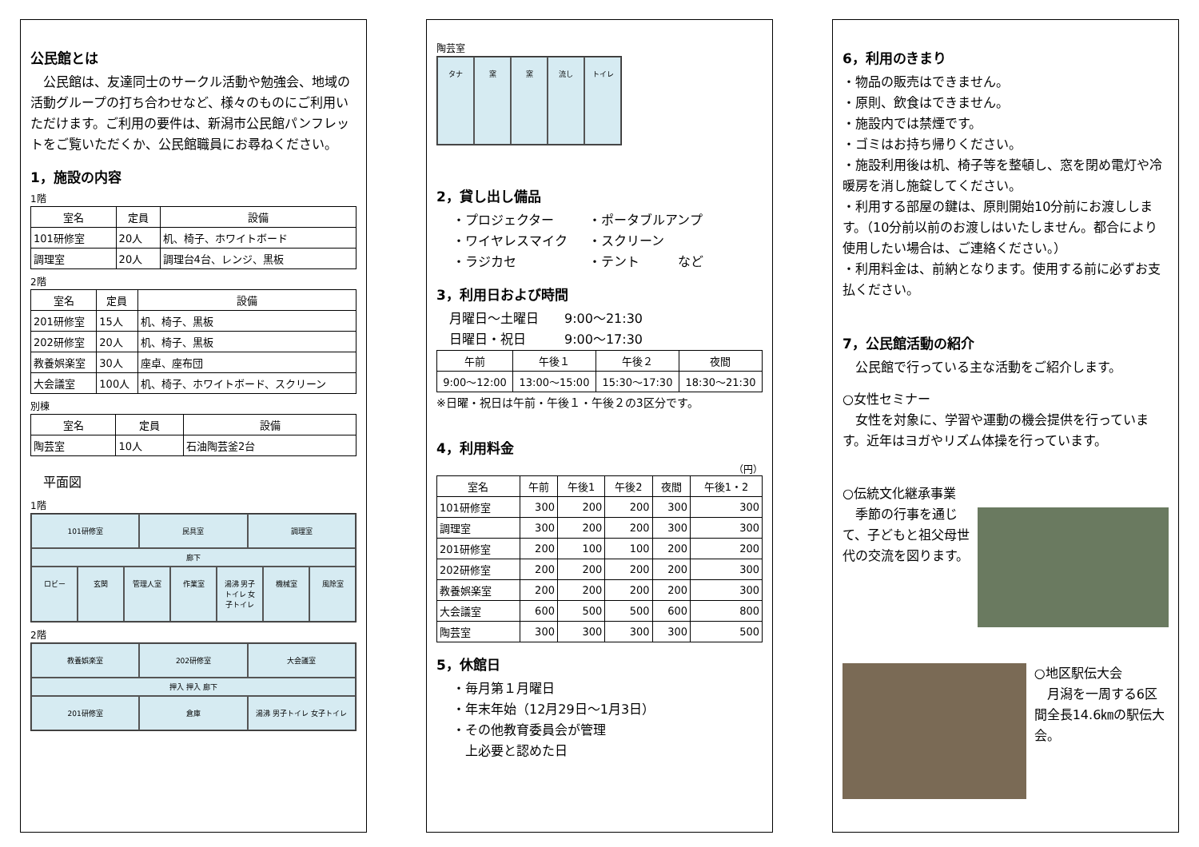公民館とは
　公民館は、友達同士のサークル活動や勉強会、地域の活動グループの打ち合わせなど、様々のものにご利用いただけます。ご利用の要件は、新潟市公民館パンフレットをご覧いただくか、公民館職員にお尋ねください。
1，施設の内容
1階
| 室名 | 定員 | 設備 |
| --- | --- | --- |
| 101研修室 | 20人 | 机、椅子、ホワイトボード |
| 調理室 | 20人 | 調理台4台、レンジ、黒板 |
2階
| 室名 | 定員 | 設備 |
| --- | --- | --- |
| 201研修室 | 15人 | 机、椅子、黒板 |
| 202研修室 | 20人 | 机、椅子、黒板 |
| 教養娯楽室 | 30人 | 座卓、座布団 |
| 大会議室 | 100人 | 机、椅子、ホワイトボード、スクリーン |
別棟
| 室名 | 定員 | 設備 |
| --- | --- | --- |
| 陶芸室 | 10人 | 石油陶芸釜2台 |
　平面図
1階
101研修室
民具室
調理室
廊下
ロビー
玄関
管理人室
作業室
湯沸 男子トイレ 女子トイレ
機械室
風除室
2階
教養娯楽室
202研修室
大会議室
押入 押入 廊下
201研修室
倉庫
湯沸 男子トイレ 女子トイレ
陶芸室
タナ
窯
窯
流し
トイレ
2，貸し出し備品
・プロジェクター
・ポータブルアンプ
・ワイヤレスマイク
・スクリーン
・ラジカセ
・テント　　　など
3，利用日および時間
　月曜日～土曜日　　9:00～21:30
　日曜日・祝日　　　9:00～17:30
| 午前 | 午後１ | 午後２ | 夜間 |
| --- | --- | --- | --- |
| 9:00～12:00 | 13:00～15:00 | 15:30～17:30 | 18:30～21:30 |
※日曜・祝日は午前・午後１・午後２の3区分です。
4，利用料金
（円）
| 室名 | 午前 | 午後1 | 午後2 | 夜間 | 午後1・2 |
| --- | --- | --- | --- | --- | --- |
| 101研修室 | 300 | 200 | 200 | 300 | 300 |
| 調理室 | 300 | 200 | 200 | 300 | 300 |
| 201研修室 | 200 | 100 | 100 | 200 | 200 |
| 202研修室 | 200 | 200 | 200 | 200 | 300 |
| 教養娯楽室 | 200 | 200 | 200 | 200 | 300 |
| 大会議室 | 600 | 500 | 500 | 600 | 800 |
| 陶芸室 | 300 | 300 | 300 | 300 | 500 |
5，休館日
・毎月第１月曜日
・年末年始（12月29日～1月3日）
・その他教育委員会が管理
　上必要と認めた日
6，利用のきまり
・物品の販売はできません。
・原則、飲食はできません。
・施設内では禁煙です。
・ゴミはお持ち帰りください。
・施設利用後は机、椅子等を整頓し、窓を閉め電灯や冷暖房を消し施錠してください。
・利用する部屋の鍵は、原則開始10分前にお渡しします。（10分前以前のお渡しはいたしません。都合により使用したい場合は、ご連絡ください。）
・利用料金は、前納となります。使用する前に必ずお支払ください。
7，公民館活動の紹介
　公民館で行っている主な活動をご紹介します。
○女性セミナー
　女性を対象に、学習や運動の機会提供を行っています。近年はヨガやリズム体操を行っています。
○伝統文化継承事業
　季節の行事を通じて、子どもと祖父母世代の交流を図ります。
○地区駅伝大会
　月潟を一周する6区間全長14.6㎞の駅伝大会。